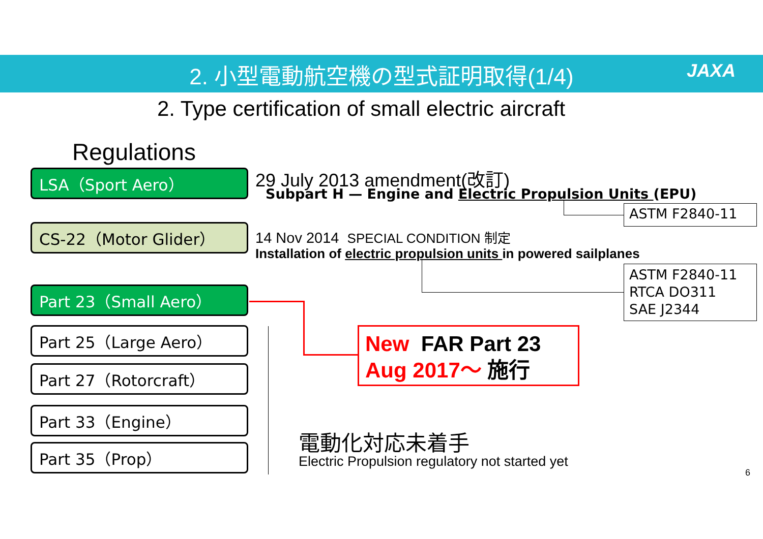2. 小型電動航空機の型式証明取得(1/4) JAXA
2. Type certification of small electric aircraft
Regulations
LSA（Sport Aero） 29 July 2013 amendment(改訂)
Subpart H — Engine and Electric Propulsion Units (EPU)
ASTM F2840-11
CS-22（Motor Glider）
14 Nov 2014 SPECIAL CONDITION 制定
Installation of electric propulsion units in powered sailplanes
ASTM F2840-11
RTCA DO311
SAE J2344
Part 23（Small Aero）
New FAR Part 23
Aug 2017～ 施行
Part 25（Large Aero）
Part 27（Rotorcraft）
Part 33（Engine）
Part 35（Prop）
電動化対応未着手
Electric Propulsion regulatory not started yet
6